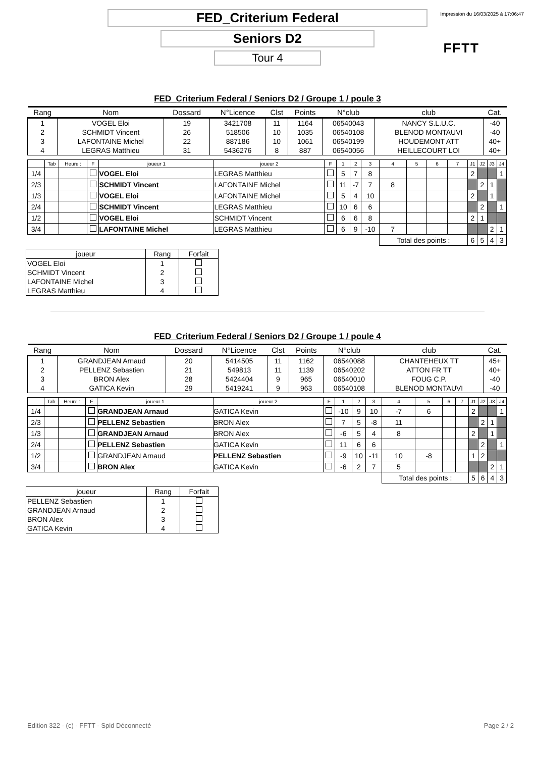Impression du 16/03/2025 à 17:06:47
FED_Criterium Federal
Seniors D2
Tour 4
FFTT
FED_Criterium Federal / Seniors D2 / Groupe 1 / poule 3
| Rang | Nom | Dossard | N°Licence | Clst | Points | N°club | club | Cat. |
| --- | --- | --- | --- | --- | --- | --- | --- | --- |
| 1 | VOGEL Eloi | 19 | 3421708 | 11 | 1164 | 06540043 | NANCY S.L.U.C. | -40 |
| 2 | SCHMIDT Vincent | 26 | 518506 | 10 | 1035 | 06540108 | BLENOD MONTAUVI | -40 |
| 3 | LAFONTAINE Michel | 22 | 887186 | 10 | 1061 | 06540199 | HOUDEMONT ATT | 40+ |
| 4 | LEGRAS Matthieu | 31 | 5436276 | 8 | 887 | 06540056 | HEILLECOURT LOI | 40+ |
| | Tab | Heure : | F | joueur 1 | joueur 2 | F | 1 | 2 | 3 | 4 | 5 | 6 | 7 | J1 | J2 | J3 | J4 |
| 1/4 | | | | VOGEL Eloi | LEGRAS Matthieu | | 5 | 7 | 8 | | | | | 2 | | | 1 |
| 2/3 | | | | SCHMIDT Vincent | LAFONTAINE Michel | | 11 | -7 | 7 | 8 | | | | | 2 | 1 | |
| 1/3 | | | | VOGEL Eloi | LAFONTAINE Michel | | 5 | 4 | 10 | | | | | 2 | | 1 | |
| 2/4 | | | | SCHMIDT Vincent | LEGRAS Matthieu | | 10 | 6 | 6 | | | | | | 2 | | 1 |
| 1/2 | | | | VOGEL Eloi | SCHMIDT Vincent | | 6 | 6 | 8 | | | | | 2 | 1 | | |
| 3/4 | | | | LAFONTAINE Michel | LEGRAS Matthieu | | 6 | 9 | -10 | 7 | | | | | | 2 | 1 |
| | | | | | | | | | | Total des points : | | | | 6 | 5 | 4 | 3 |
| joueur | Rang | Forfait |
| --- | --- | --- |
| VOGEL Eloi | 1 | |
| SCHMIDT Vincent | 2 | |
| LAFONTAINE Michel | 3 | |
| LEGRAS Matthieu | 4 | |
FED_Criterium Federal / Seniors D2 / Groupe 1 / poule 4
| Rang | Nom | Dossard | N°Licence | Clst | Points | N°club | club | Cat. |
| --- | --- | --- | --- | --- | --- | --- | --- | --- |
| 1 | GRANDJEAN Arnaud | 20 | 5414505 | 11 | 1162 | 06540088 | CHANTEHEUX TT | 45+ |
| 2 | PELLENZ Sebastien | 21 | 549813 | 11 | 1139 | 06540202 | ATTON FR TT | 40+ |
| 3 | BRON Alex | 28 | 5424404 | 9 | 965 | 06540010 | FOUG C.P. | -40 |
| 4 | GATICA Kevin | 29 | 5419241 | 9 | 963 | 06540108 | BLENOD MONTAUVI | -40 |
| | Tab | Heure : | F | joueur 1 | joueur 2 | F | 1 | 2 | 3 | 4 | 5 | 6 | 7 | J1 | J2 | J3 | J4 |
| 1/4 | | | | GRANDJEAN Arnaud | GATICA Kevin | | -10 | 9 | 10 | -7 | 6 | | | 2 | | | 1 |
| 2/3 | | | | PELLENZ Sebastien | BRON Alex | | 7 | 5 | -8 | 11 | | | | | 2 | 1 | |
| 1/3 | | | | GRANDJEAN Arnaud | BRON Alex | | -6 | 5 | 4 | 8 | | | | 2 | | 1 | |
| 2/4 | | | | PELLENZ Sebastien | GATICA Kevin | | 11 | 6 | 6 | | | | | | 2 | | 1 |
| 1/2 | | | | GRANDJEAN Arnaud | PELLENZ Sebastien | | -9 | 10 | -11 | 10 | -8 | | | 1 | 2 | | |
| 3/4 | | | | BRON Alex | GATICA Kevin | | -6 | 2 | 7 | 5 | | | | | | 2 | 1 |
| | | | | | | | | | | Total des points : | | | | 5 | 6 | 4 | 3 |
| joueur | Rang | Forfait |
| --- | --- | --- |
| PELLENZ Sebastien | 1 | |
| GRANDJEAN Arnaud | 2 | |
| BRON Alex | 3 | |
| GATICA Kevin | 4 | |
Edition 322 - (c) - FFTT - Spid Déconnecté Page 2 / 2